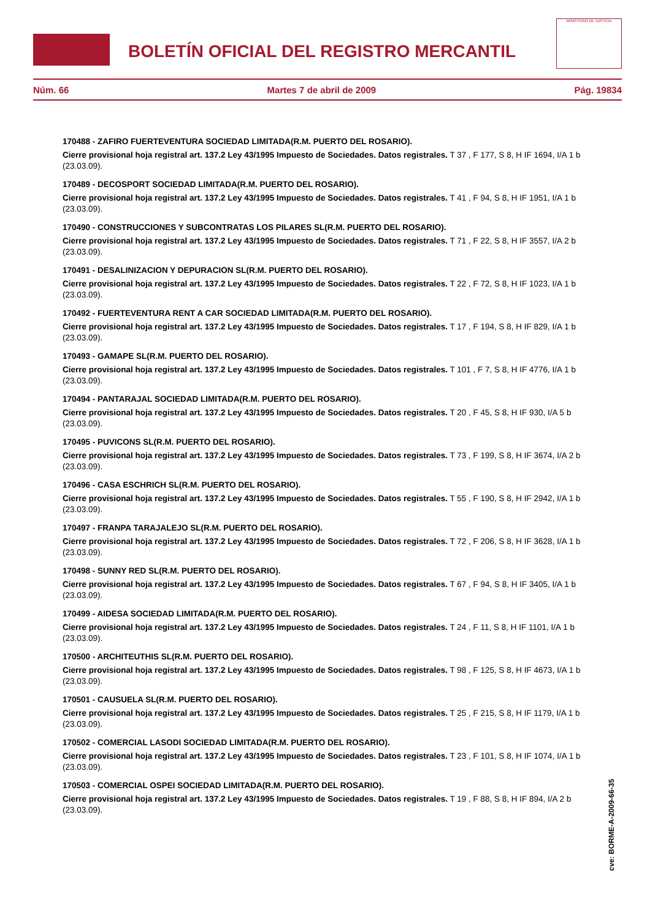BOLETÍN OFICIAL DEL REGISTRO MERCANTIL
MINISTERIO DE JUSTICIA
Núm. 66 Martes 7 de abril de 2009 Pág. 19834
170488 - ZAFIRO FUERTEVENTURA SOCIEDAD LIMITADA(R.M. PUERTO DEL ROSARIO).
Cierre provisional hoja registral art. 137.2 Ley 43/1995 Impuesto de Sociedades. Datos registrales. T 37 , F 177, S 8, H IF 1694, I/A 1 b (23.03.09).
170489 - DECOSPORT SOCIEDAD LIMITADA(R.M. PUERTO DEL ROSARIO).
Cierre provisional hoja registral art. 137.2 Ley 43/1995 Impuesto de Sociedades. Datos registrales. T 41 , F 94, S 8, H IF 1951, I/A 1 b (23.03.09).
170490 - CONSTRUCCIONES Y SUBCONTRATAS LOS PILARES SL(R.M. PUERTO DEL ROSARIO).
Cierre provisional hoja registral art. 137.2 Ley 43/1995 Impuesto de Sociedades. Datos registrales. T 71 , F 22, S 8, H IF 3557, I/A 2 b (23.03.09).
170491 - DESALINIZACION Y DEPURACION SL(R.M. PUERTO DEL ROSARIO).
Cierre provisional hoja registral art. 137.2 Ley 43/1995 Impuesto de Sociedades. Datos registrales. T 22 , F 72, S 8, H IF 1023, I/A 1 b (23.03.09).
170492 - FUERTEVENTURA RENT A CAR SOCIEDAD LIMITADA(R.M. PUERTO DEL ROSARIO).
Cierre provisional hoja registral art. 137.2 Ley 43/1995 Impuesto de Sociedades. Datos registrales. T 17 , F 194, S 8, H IF 829, I/A 1 b (23.03.09).
170493 - GAMAPE SL(R.M. PUERTO DEL ROSARIO).
Cierre provisional hoja registral art. 137.2 Ley 43/1995 Impuesto de Sociedades. Datos registrales. T 101 , F 7, S 8, H IF 4776, I/A 1 b (23.03.09).
170494 - PANTARAJAL SOCIEDAD LIMITADA(R.M. PUERTO DEL ROSARIO).
Cierre provisional hoja registral art. 137.2 Ley 43/1995 Impuesto de Sociedades. Datos registrales. T 20 , F 45, S 8, H IF 930, I/A 5 b (23.03.09).
170495 - PUVICONS SL(R.M. PUERTO DEL ROSARIO).
Cierre provisional hoja registral art. 137.2 Ley 43/1995 Impuesto de Sociedades. Datos registrales. T 73 , F 199, S 8, H IF 3674, I/A 2 b (23.03.09).
170496 - CASA ESCHRICH SL(R.M. PUERTO DEL ROSARIO).
Cierre provisional hoja registral art. 137.2 Ley 43/1995 Impuesto de Sociedades. Datos registrales. T 55 , F 190, S 8, H IF 2942, I/A 1 b (23.03.09).
170497 - FRANPA TARAJALEJO SL(R.M. PUERTO DEL ROSARIO).
Cierre provisional hoja registral art. 137.2 Ley 43/1995 Impuesto de Sociedades. Datos registrales. T 72 , F 206, S 8, H IF 3628, I/A 1 b (23.03.09).
170498 - SUNNY RED SL(R.M. PUERTO DEL ROSARIO).
Cierre provisional hoja registral art. 137.2 Ley 43/1995 Impuesto de Sociedades. Datos registrales. T 67 , F 94, S 8, H IF 3405, I/A 1 b (23.03.09).
170499 - AIDESA SOCIEDAD LIMITADA(R.M. PUERTO DEL ROSARIO).
Cierre provisional hoja registral art. 137.2 Ley 43/1995 Impuesto de Sociedades. Datos registrales. T 24 , F 11, S 8, H IF 1101, I/A 1 b (23.03.09).
170500 - ARCHITEUTHIS SL(R.M. PUERTO DEL ROSARIO).
Cierre provisional hoja registral art. 137.2 Ley 43/1995 Impuesto de Sociedades. Datos registrales. T 98 , F 125, S 8, H IF 4673, I/A 1 b (23.03.09).
170501 - CAUSUELA SL(R.M. PUERTO DEL ROSARIO).
Cierre provisional hoja registral art. 137.2 Ley 43/1995 Impuesto de Sociedades. Datos registrales. T 25 , F 215, S 8, H IF 1179, I/A 1 b (23.03.09).
170502 - COMERCIAL LASODI SOCIEDAD LIMITADA(R.M. PUERTO DEL ROSARIO).
Cierre provisional hoja registral art. 137.2 Ley 43/1995 Impuesto de Sociedades. Datos registrales. T 23 , F 101, S 8, H IF 1074, I/A 1 b (23.03.09).
170503 - COMERCIAL OSPEI SOCIEDAD LIMITADA(R.M. PUERTO DEL ROSARIO).
Cierre provisional hoja registral art. 137.2 Ley 43/1995 Impuesto de Sociedades. Datos registrales. T 19 , F 88, S 8, H IF 894, I/A 2 b (23.03.09).
cve: BORME-A-2009-66-35